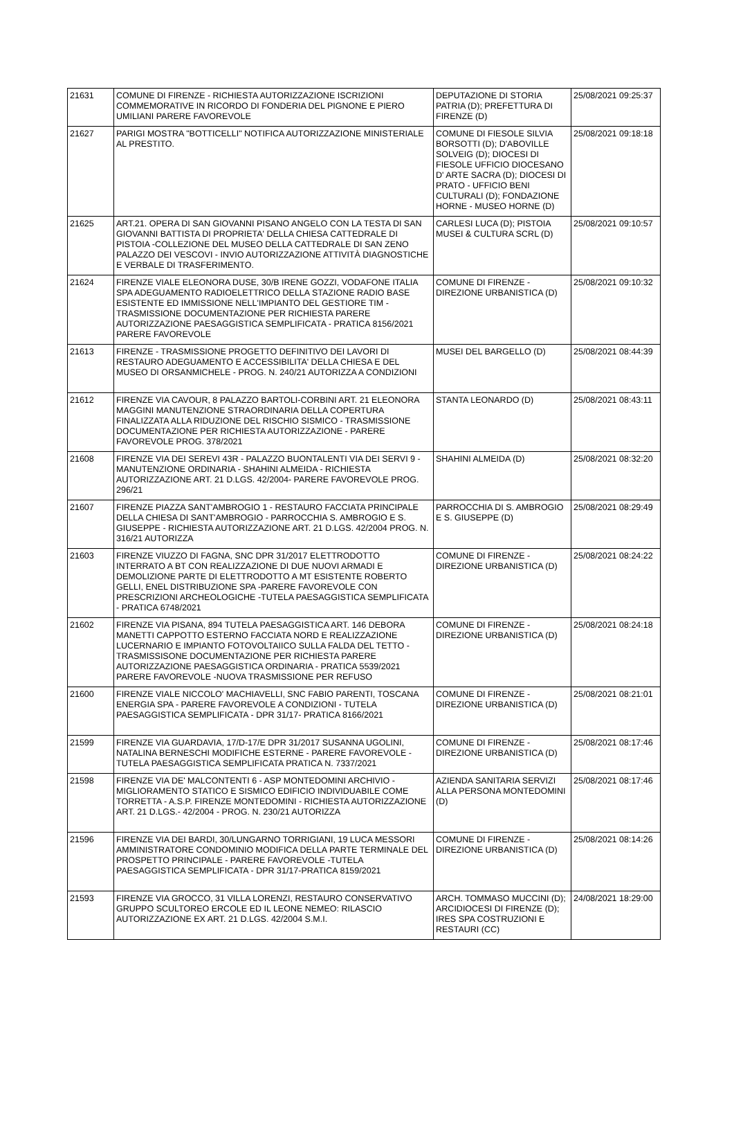| 21631 | COMUNE DI FIRENZE - RICHIESTA AUTORIZZAZIONE ISCRIZIONI COMMEMORATIVE IN RICORDO DI FONDERIA DEL PIGNONE E PIERO UMILIANI PARERE FAVOREVOLE | DEPUTAZIONE DI STORIA PATRIA (D); PREFETTURA DI FIRENZE (D) | 25/08/2021 09:25:37 |
| 21627 | PARIGI MOSTRA "BOTTICELLI" NOTIFICA AUTORIZZAZIONE MINISTERIALE AL PRESTITO. | COMUNE DI FIESOLE SILVIA BORSOTTI (D); D'ABOVILLE SOLVEIG (D); DIOCESI DI FIESOLE UFFICIO DIOCESANO D' ARTE SACRA (D); DIOCESI DI PRATO - UFFICIO BENI CULTURALI (D); FONDAZIONE HORNE - MUSEO HORNE (D) | 25/08/2021 09:18:18 |
| 21625 | ART.21. OPERA DI SAN GIOVANNI PISANO ANGELO CON LA TESTA DI SAN GIOVANNI BATTISTA DI PROPRIETA' DELLA CHIESA CATTEDRALE DI PISTOIA -COLLEZIONE DEL MUSEO DELLA CATTEDRALE DI SAN ZENO PALAZZO DEI VESCOVI - INVIO AUTORIZZAZIONE ATTIVITÀ DIAGNOSTICHE E VERBALE DI TRASFERIMENTO. | CARLESI LUCA (D); PISTOIA MUSEI & CULTURA SCRL (D) | 25/08/2021 09:10:57 |
| 21624 | FIRENZE VIALE ELEONORA DUSE, 30/B IRENE GOZZI, VODAFONE ITALIA SPA ADEGUAMENTO RADIOELETTRICO DELLA STAZIONE RADIO BASE ESISTENTE ED IMMISSIONE NELL'IMPIANTO DEL GESTIORE TIM - TRASMISSIONE DOCUMENTAZIONE PER RICHIESTA PARERE AUTORIZZAZIONE PAESAGGISTICA SEMPLIFICATA - PRATICA 8156/2021 PARERE FAVOREVOLE | COMUNE DI FIRENZE - DIREZIONE URBANISTICA (D) | 25/08/2021 09:10:32 |
| 21613 | FIRENZE - TRASMISSIONE PROGETTO DEFINITIVO DEI LAVORI DI RESTAURO ADEGUAMENTO E ACCESSIBILITA' DELLA CHIESA E DEL MUSEO DI ORSANMICHELE - PROG. N. 240/21 AUTORIZZA A CONDIZIONI | MUSEI DEL BARGELLO (D) | 25/08/2021 08:44:39 |
| 21612 | FIRENZE VIA CAVOUR, 8 PALAZZO BARTOLI-CORBINI ART. 21 ELEONORA MAGGINI MANUTENZIONE STRAORDINARIA DELLA COPERTURA FINALIZZATA ALLA RIDUZIONE DEL RISCHIO SISMICO - TRASMISSIONE DOCUMENTAZIONE PER RICHIESTA AUTORIZZAZIONE - PARERE FAVOREVOLE PROG. 378/2021 | STANTA LEONARDO (D) | 25/08/2021 08:43:11 |
| 21608 | FIRENZE VIA DEI SEREVI 43R - PALAZZO BUONTALENTI VIA DEI SERVI 9 - MANUTENZIONE ORDINARIA - SHAHINI ALMEIDA - RICHIESTA AUTORIZZAZIONE ART. 21 D.LGS. 42/2004- PARERE FAVOREVOLE PROG. 296/21 | SHAHINI ALMEIDA (D) | 25/08/2021 08:32:20 |
| 21607 | FIRENZE PIAZZA SANT'AMBROGIO 1 - RESTAURO FACCIATA PRINCIPALE DELLA CHIESA DI SANT'AMBROGIO - PARROCCHIA S. AMBROGIO E S. GIUSEPPE - RICHIESTA AUTORIZZAZIONE ART. 21 D.LGS. 42/2004 PROG. N. 316/21 AUTORIZZA | PARROCCHIA DI S. AMBROGIO E S. GIUSEPPE (D) | 25/08/2021 08:29:49 |
| 21603 | FIRENZE VIUZZO DI FAGNA, SNC DPR 31/2017 ELETTRODOTTO INTERRATO A BT CON REALIZZAZIONE DI DUE NUOVI ARMADI E DEMOLIZIONE PARTE DI ELETTRODOTTO A MT ESISTENTE ROBERTO GELLI, ENEL DISTRIBUZIONE SPA -PARERE FAVOREVOLE CON PRESCRIZIONI ARCHEOLOGICHE -TUTELA PAESAGGISTICA SEMPLIFICATA - PRATICA 6748/2021 | COMUNE DI FIRENZE - DIREZIONE URBANISTICA (D) | 25/08/2021 08:24:22 |
| 21602 | FIRENZE VIA PISANA, 894 TUTELA PAESAGGISTICA ART. 146 DEBORA MANETTI CAPPOTTO ESTERNO FACCIATA NORD E REALIZZAZIONE LUCERNARIO E IMPIANTO FOTOVOLTAIICO SULLA FALDA DEL TETTO - TRASMISSISONE DOCUMENTAZIONE PER RICHIESTA PARERE AUTORIZZAZIONE PAESAGGISTICA ORDINARIA - PRATICA 5539/2021 PARERE FAVOREVOLE -NUOVA TRASMISSIONE PER REFUSO | COMUNE DI FIRENZE - DIREZIONE URBANISTICA (D) | 25/08/2021 08:24:18 |
| 21600 | FIRENZE VIALE NICCOLO' MACHIAVELLI, SNC FABIO PARENTI, TOSCANA ENERGIA SPA - PARERE FAVOREVOLE A CONDIZIONI - TUTELA PAESAGGISTICA SEMPLIFICATA - DPR 31/17- PRATICA 8166/2021 | COMUNE DI FIRENZE - DIREZIONE URBANISTICA (D) | 25/08/2021 08:21:01 |
| 21599 | FIRENZE VIA GUARDAVIA, 17/D-17/E DPR 31/2017 SUSANNA UGOLINI, NATALINA BERNESCHI MODIFICHE ESTERNE - PARERE FAVOREVOLE - TUTELA PAESAGGISTICA SEMPLIFICATA PRATICA N. 7337/2021 | COMUNE DI FIRENZE - DIREZIONE URBANISTICA (D) | 25/08/2021 08:17:46 |
| 21598 | FIRENZE VIA DE' MALCONTENTI 6 - ASP MONTEDOMINI ARCHIVIO - MIGLIORAMENTO STATICO E SISMICO EDIFICIO INDIVIDUABILE COME TORRETTA - A.S.P. FIRENZE MONTEDOMINI - RICHIESTA AUTORIZZAZIONE ART. 21 D.LGS.- 42/2004 - PROG. N. 230/21 AUTORIZZA | AZIENDA SANITARIA SERVIZI ALLA PERSONA MONTEDOMINI (D) | 25/08/2021 08:17:46 |
| 21596 | FIRENZE VIA DEI BARDI, 30/LUNGARNO TORRIGIANI, 19 LUCA MESSORI AMMINISTRATORE CONDOMINIO MODIFICA DELLA PARTE TERMINALE DEL PROSPETTO PRINCIPALE - PARERE FAVOREVOLE -TUTELA PAESAGGISTICA SEMPLIFICATA - DPR 31/17-PRATICA 8159/2021 | COMUNE DI FIRENZE - DIREZIONE URBANISTICA (D) | 25/08/2021 08:14:26 |
| 21593 | FIRENZE VIA GROCCO, 31 VILLA LORENZI, RESTAURO CONSERVATIVO GRUPPO SCULTOREO ERCOLE ED IL LEONE NEMEO: RILASCIO AUTORIZZAZIONE EX ART. 21 D.LGS. 42/2004 S.M.I. | ARCH. TOMMASO MUCCINI (D); ARCIDIOCESI DI FIRENZE (D); IRES SPA COSTRUZIONI E RESTAURI (CC) | 24/08/2021 18:29:00 |